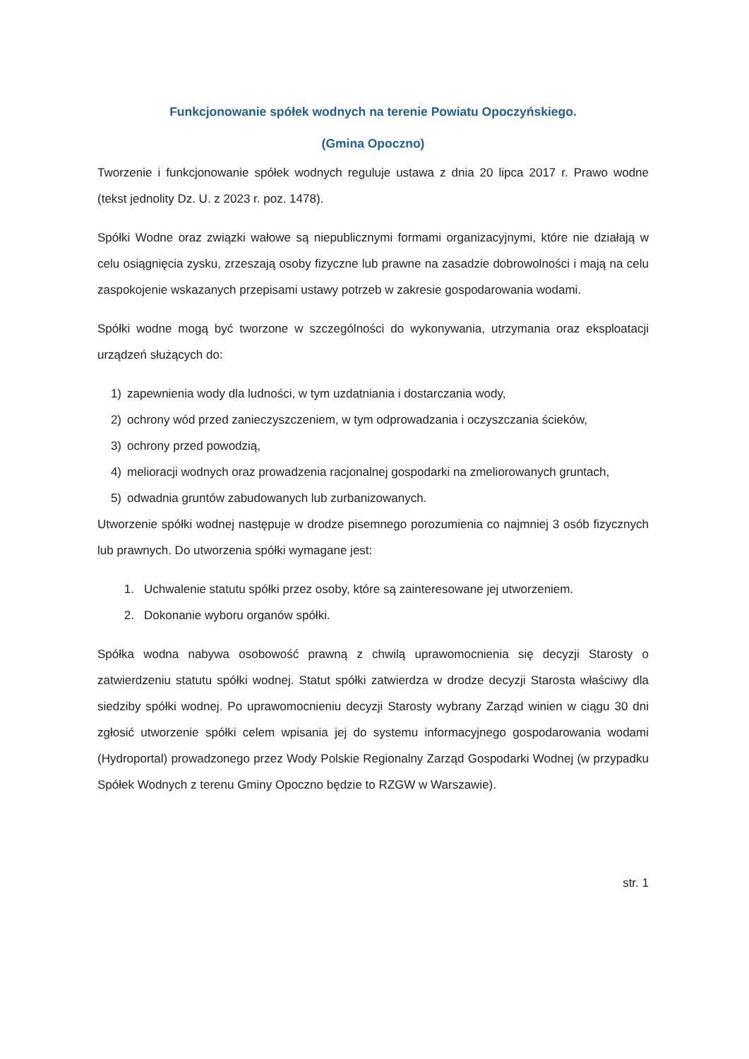Funkcjonowanie spółek wodnych na terenie Powiatu Opoczyńskiego.
(Gmina Opoczno)
Tworzenie i funkcjonowanie spółek wodnych reguluje ustawa z dnia 20 lipca 2017 r. Prawo wodne (tekst jednolity Dz. U. z 2023 r. poz. 1478).
Spółki Wodne oraz związki wałowe są niepublicznymi formami organizacyjnymi, które nie działają w celu osiągnięcia zysku, zrzeszają osoby fizyczne lub prawne na zasadzie dobrowolności i mają na celu zaspokojenie wskazanych przepisami ustawy potrzeb w zakresie gospodarowania wodami.
Spółki wodne mogą być tworzone w szczególności do wykonywania, utrzymania oraz eksploatacji urządzeń służących do:
1) zapewnienia wody dla ludności, w tym uzdatniania i dostarczania wody,
2) ochrony wód przed zanieczyszczeniem, w tym odprowadzania i oczyszczania ścieków,
3) ochrony przed powodzią,
4) melioracji wodnych oraz prowadzenia racjonalnej gospodarki na zmeliorowanych gruntach,
5) odwadnia gruntów zabudowanych lub zurbanizowanych.
Utworzenie spółki wodnej następuje w drodze pisemnego porozumienia co najmniej 3 osób fizycznych lub prawnych. Do utworzenia spółki wymagane jest:
1. Uchwalenie statutu spółki przez osoby, które są zainteresowane jej utworzeniem.
2. Dokonanie wyboru organów spółki.
Spółka wodna nabywa osobowość prawną z chwilą uprawomocnienia się decyzji Starosty o zatwierdzeniu statutu spółki wodnej. Statut spółki zatwierdza w drodze decyzji Starosta właściwy dla siedziby spółki wodnej. Po uprawomocnieniu decyzji Starosty wybrany Zarząd winien w ciągu 30 dni zgłosić utworzenie spółki celem wpisania jej do systemu informacyjnego gospodarowania wodami (Hydroportal) prowadzonego przez Wody Polskie Regionalny Zarząd Gospodarki Wodnej (w przypadku Spółek Wodnych z terenu Gminy Opoczno będzie to RZGW w Warszawie).
str. 1